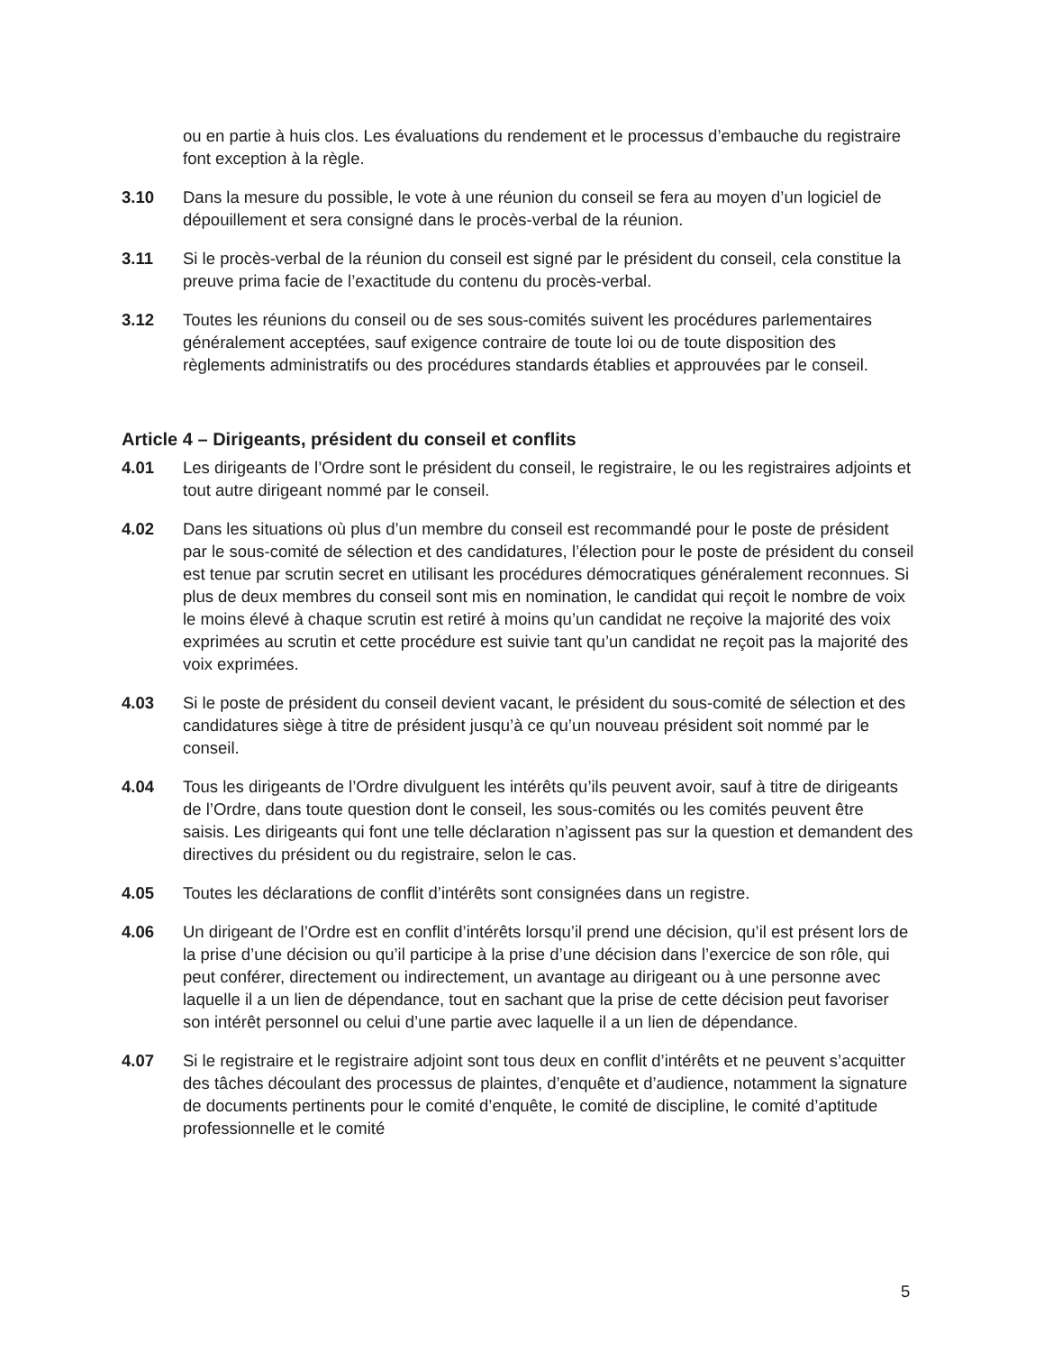ou en partie à huis clos. Les évaluations du rendement et le processus d’embauche du registraire font exception à la règle.
3.10 Dans la mesure du possible, le vote à une réunion du conseil se fera au moyen d’un logiciel de dépouillement et sera consigné dans le procès-verbal de la réunion.
3.11 Si le procès-verbal de la réunion du conseil est signé par le président du conseil, cela constitue la preuve prima facie de l’exactitude du contenu du procès-verbal.
3.12 Toutes les réunions du conseil ou de ses sous-comités suivent les procédures parlementaires généralement acceptées, sauf exigence contraire de toute loi ou de toute disposition des règlements administratifs ou des procédures standards établies et approuvées par le conseil.
Article 4 – Dirigeants, président du conseil et conflits
4.01 Les dirigeants de l’Ordre sont le président du conseil, le registraire, le ou les registraires adjoints et tout autre dirigeant nommé par le conseil.
4.02 Dans les situations où plus d’un membre du conseil est recommandé pour le poste de président par le sous-comité de sélection et des candidatures, l’élection pour le poste de président du conseil est tenue par scrutin secret en utilisant les procédures démocratiques généralement reconnues. Si plus de deux membres du conseil sont mis en nomination, le candidat qui reçoit le nombre de voix le moins élevé à chaque scrutin est retiré à moins qu’un candidat ne reçoive la majorité des voix exprimées au scrutin et cette procédure est suivie tant qu’un candidat ne reçoit pas la majorité des voix exprimées.
4.03 Si le poste de président du conseil devient vacant, le président du sous-comité de sélection et des candidatures siège à titre de président jusqu’à ce qu’un nouveau président soit nommé par le conseil.
4.04 Tous les dirigeants de l’Ordre divulguent les intérêts qu’ils peuvent avoir, sauf à titre de dirigeants de l’Ordre, dans toute question dont le conseil, les sous-comités ou les comités peuvent être saisis. Les dirigeants qui font une telle déclaration n’agissent pas sur la question et demandent des directives du président ou du registraire, selon le cas.
4.05 Toutes les déclarations de conflit d’intérêts sont consignées dans un registre.
4.06 Un dirigeant de l’Ordre est en conflit d’intérêts lorsqu’il prend une décision, qu’il est présent lors de la prise d’une décision ou qu’il participe à la prise d’une décision dans l’exercice de son rôle, qui peut conférer, directement ou indirectement, un avantage au dirigeant ou à une personne avec laquelle il a un lien de dépendance, tout en sachant que la prise de cette décision peut favoriser son intérêt personnel ou celui d’une partie avec laquelle il a un lien de dépendance.
4.07 Si le registraire et le registraire adjoint sont tous deux en conflit d’intérêts et ne peuvent s’acquitter des tâches découlant des processus de plaintes, d’enquête et d’audience, notamment la signature de documents pertinents pour le comité d’enquête, le comité de discipline, le comité d’aptitude professionnelle et le comité
5